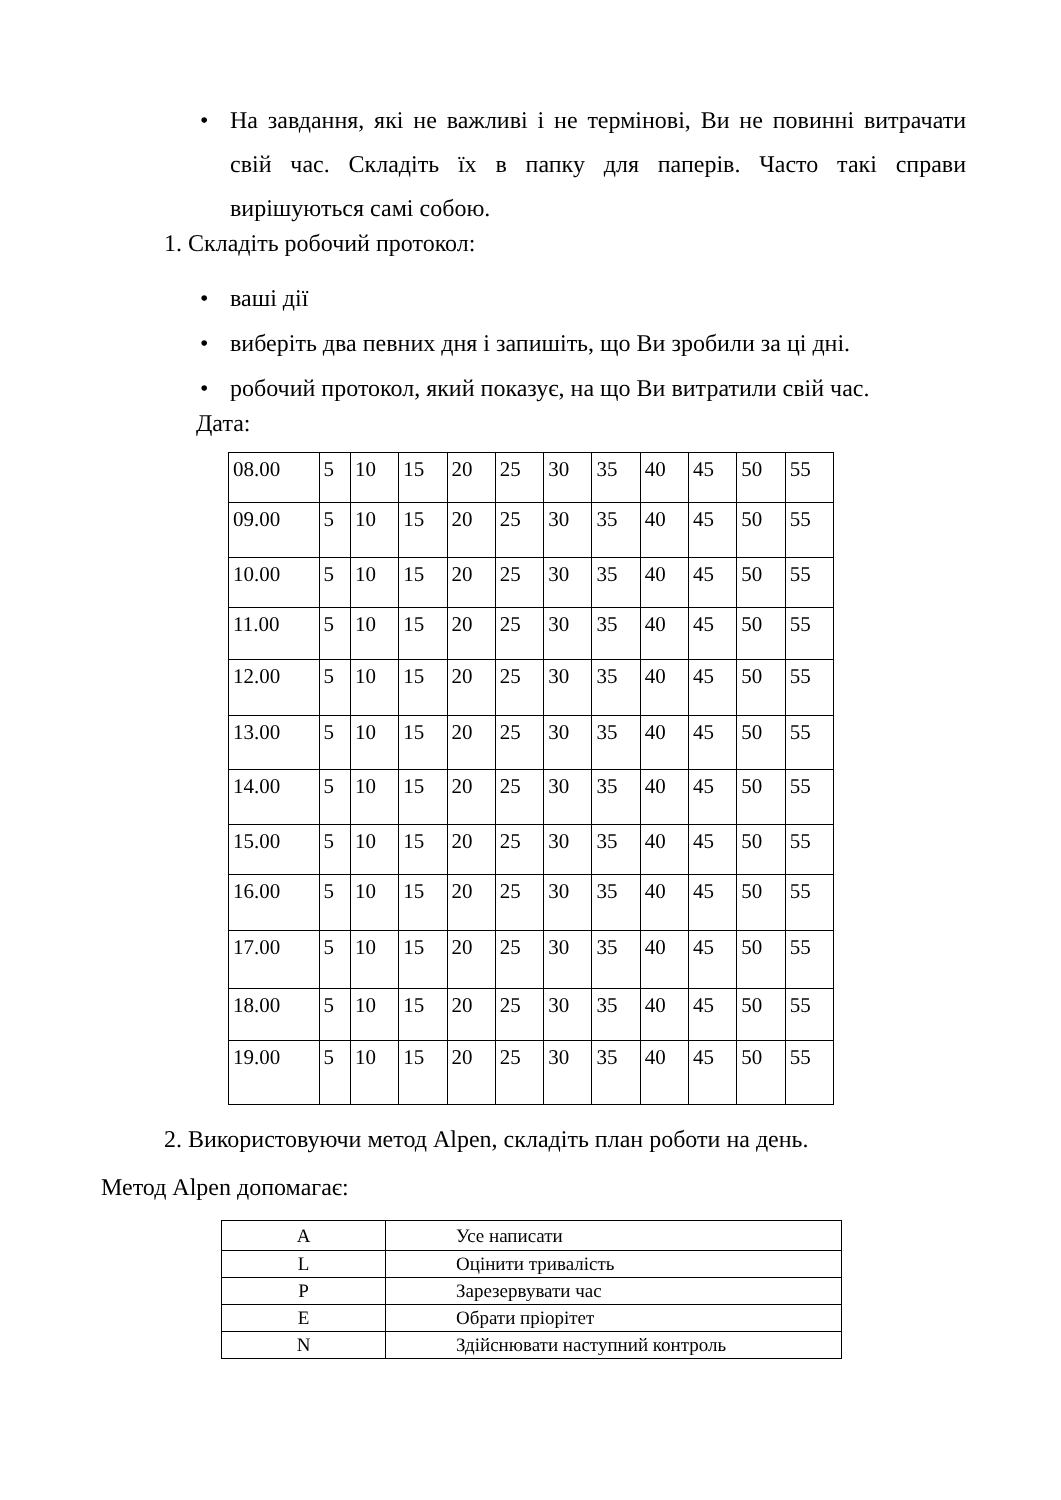• На завдання, які не важливі і не термінові, Ви не повинні витрачати свій час. Складіть їх в папку для паперів. Часто такі справи вирішуються самі собою.
1. Складіть робочий протокол:
• ваші дії
• виберіть два певних дня і запишіть, що Ви зробили за ці дні.
• робочий протокол, який показує, на що Ви витратили свій час.
Дата:
| 08.00 | 5 | 10 | 15 | 20 | 25 | 30 | 35 | 40 | 45 | 50 | 55 |
| 09.00 | 5 | 10 | 15 | 20 | 25 | 30 | 35 | 40 | 45 | 50 | 55 |
| 10.00 | 5 | 10 | 15 | 20 | 25 | 30 | 35 | 40 | 45 | 50 | 55 |
| 11.00 | 5 | 10 | 15 | 20 | 25 | 30 | 35 | 40 | 45 | 50 | 55 |
| 12.00 | 5 | 10 | 15 | 20 | 25 | 30 | 35 | 40 | 45 | 50 | 55 |
| 13.00 | 5 | 10 | 15 | 20 | 25 | 30 | 35 | 40 | 45 | 50 | 55 |
| 14.00 | 5 | 10 | 15 | 20 | 25 | 30 | 35 | 40 | 45 | 50 | 55 |
| 15.00 | 5 | 10 | 15 | 20 | 25 | 30 | 35 | 40 | 45 | 50 | 55 |
| 16.00 | 5 | 10 | 15 | 20 | 25 | 30 | 35 | 40 | 45 | 50 | 55 |
| 17.00 | 5 | 10 | 15 | 20 | 25 | 30 | 35 | 40 | 45 | 50 | 55 |
| 18.00 | 5 | 10 | 15 | 20 | 25 | 30 | 35 | 40 | 45 | 50 | 55 |
| 19.00 | 5 | 10 | 15 | 20 | 25 | 30 | 35 | 40 | 45 | 50 | 55 |
2. Використовуючи метод Alpen, складіть план роботи на день.
Метод Alpen допомагає:
| A | Усе написати |
| L | Оцінити тривалість |
| P | Зарезервувати час |
| E | Обрати пріорітет |
| N | Здійснювати наступний контроль |